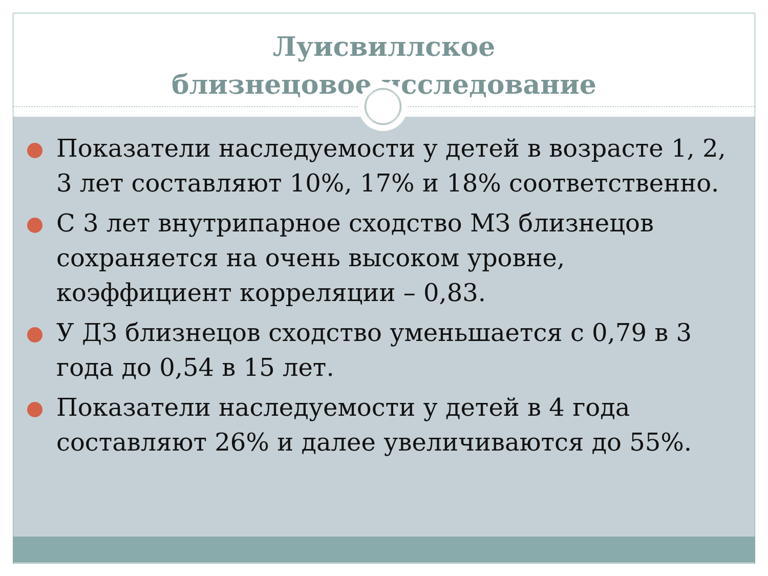Луисвиллское
близнецовое исследование
Показатели наследуемости у детей в возрасте 1, 2, 3 лет составляют 10%, 17% и 18% соответственно.
С 3 лет внутрипарное сходство МЗ близнецов сохраняется на очень высоком уровне, коэффициент корреляции – 0,83.
У ДЗ близнецов сходство уменьшается с 0,79 в 3 года до 0,54 в 15 лет.
Показатели наследуемости у детей в 4 года составляют 26% и далее увеличиваются до 55%.